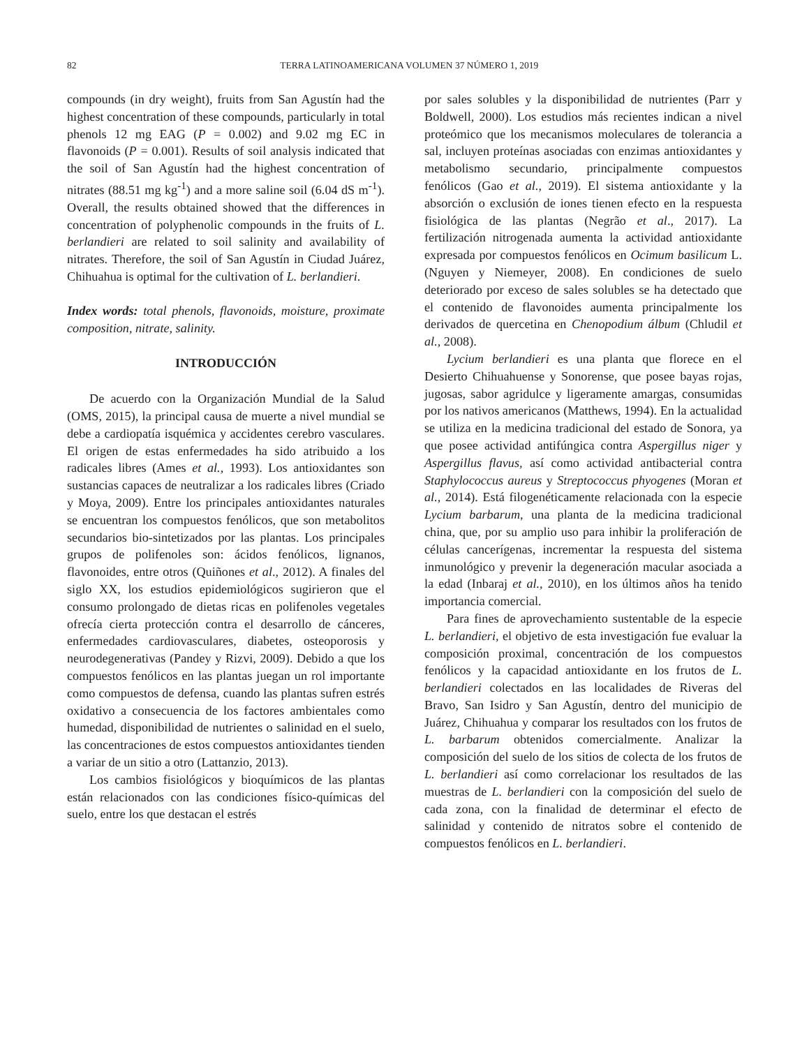82 TERRA LATINOAMERICANA VOLUMEN 37 NÚMERO 1, 2019
compounds (in dry weight), fruits from San Agustín had the highest concentration of these compounds, particularly in total phenols 12 mg EAG (P = 0.002) and 9.02 mg EC in flavonoids (P = 0.001). Results of soil analysis indicated that the soil of San Agustín had the highest concentration of nitrates (88.51 mg kg<sup>-1</sup>) and a more saline soil (6.04 dS m<sup>-1</sup>). Overall, the results obtained showed that the differences in concentration of polyphenolic compounds in the fruits of L. berlandieri are related to soil salinity and availability of nitrates. Therefore, the soil of San Agustín in Ciudad Juárez, Chihuahua is optimal for the cultivation of L. berlandieri.
Index words: total phenols, flavonoids, moisture, proximate composition, nitrate, salinity.
INTRODUCCIÓN
De acuerdo con la Organización Mundial de la Salud (OMS, 2015), la principal causa de muerte a nivel mundial se debe a cardiopatía isquémica y accidentes cerebro vasculares. El origen de estas enfermedades ha sido atribuido a los radicales libres (Ames et al., 1993). Los antioxidantes son sustancias capaces de neutralizar a los radicales libres (Criado y Moya, 2009). Entre los principales antioxidantes naturales se encuentran los compuestos fenólicos, que son metabolitos secundarios bio-sintetizados por las plantas. Los principales grupos de polifenoles son: ácidos fenólicos, lignanos, flavonoides, entre otros (Quiñones et al., 2012). A finales del siglo XX, los estudios epidemiológicos sugirieron que el consumo prolongado de dietas ricas en polifenoles vegetales ofrecía cierta protección contra el desarrollo de cánceres, enfermedades cardiovasculares, diabetes, osteoporosis y neurodegenerativas (Pandey y Rizvi, 2009). Debido a que los compuestos fenólicos en las plantas juegan un rol importante como compuestos de defensa, cuando las plantas sufren estrés oxidativo a consecuencia de los factores ambientales como humedad, disponibilidad de nutrientes o salinidad en el suelo, las concentraciones de estos compuestos antioxidantes tienden a variar de un sitio a otro (Lattanzio, 2013).
Los cambios fisiológicos y bioquímicos de las plantas están relacionados con las condiciones físico-químicas del suelo, entre los que destacan el estrés
por sales solubles y la disponibilidad de nutrientes (Parr y Boldwell, 2000). Los estudios más recientes indican a nivel proteómico que los mecanismos moleculares de tolerancia a sal, incluyen proteínas asociadas con enzimas antioxidantes y metabolismo secundario, principalmente compuestos fenólicos (Gao et al., 2019). El sistema antioxidante y la absorción o exclusión de iones tienen efecto en la respuesta fisiológica de las plantas (Negrão et al., 2017). La fertilización nitrogenada aumenta la actividad antioxidante expresada por compuestos fenólicos en Ocimum basilicum L. (Nguyen y Niemeyer, 2008). En condiciones de suelo deteriorado por exceso de sales solubles se ha detectado que el contenido de flavonoides aumenta principalmente los derivados de quercetina en Chenopodium álbum (Chludil et al., 2008).
Lycium berlandieri es una planta que florece en el Desierto Chihuahuense y Sonorense, que posee bayas rojas, jugosas, sabor agridulce y ligeramente amargas, consumidas por los nativos americanos (Matthews, 1994). En la actualidad se utiliza en la medicina tradicional del estado de Sonora, ya que posee actividad antifúngica contra Aspergillus niger y Aspergillus flavus, así como actividad antibacterial contra Staphylococcus aureus y Streptococcus phyogenes (Moran et al., 2014). Está filogenéticamente relacionada con la especie Lycium barbarum, una planta de la medicina tradicional china, que, por su amplio uso para inhibir la proliferación de células cancerígenas, incrementar la respuesta del sistema inmunológico y prevenir la degeneración macular asociada a la edad (Inbaraj et al., 2010), en los últimos años ha tenido importancia comercial.
Para fines de aprovechamiento sustentable de la especie L. berlandieri, el objetivo de esta investigación fue evaluar la composición proximal, concentración de los compuestos fenólicos y la capacidad antioxidante en los frutos de L. berlandieri colectados en las localidades de Riveras del Bravo, San Isidro y San Agustín, dentro del municipio de Juárez, Chihuahua y comparar los resultados con los frutos de L. barbarum obtenidos comercialmente. Analizar la composición del suelo de los sitios de colecta de los frutos de L. berlandieri así como correlacionar los resultados de las muestras de L. berlandieri con la composición del suelo de cada zona, con la finalidad de determinar el efecto de salinidad y contenido de nitratos sobre el contenido de compuestos fenólicos en L. berlandieri.